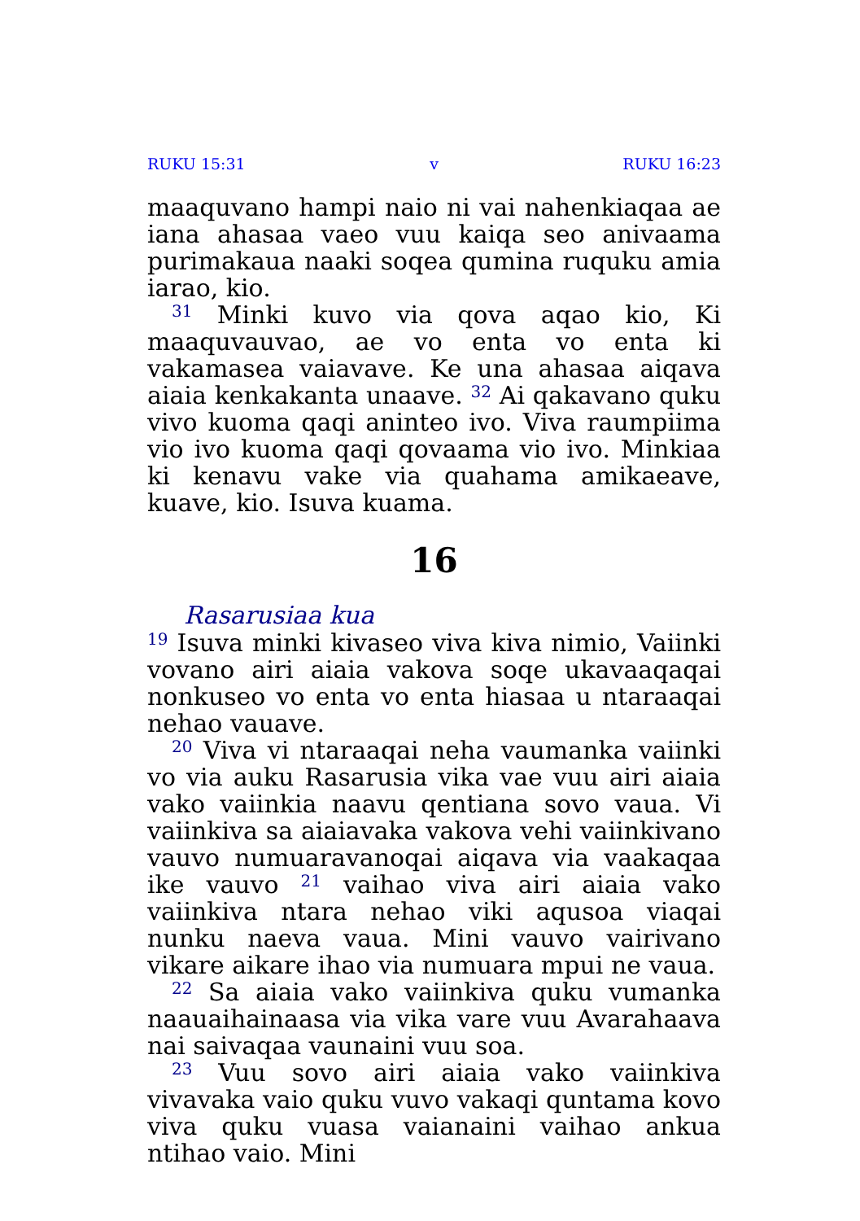RUKU 15:31 v RUKU 16:23
maaquvano hampi naio ni vai nahenkiaqaa ae iana ahasaa vaeo vuu kaiqa seo anivaama puri­makaua naaki soqea qumina ruquku amia iarao, kio.
<sup>31</sup> Minki kuvo via qova aqao kio, Ki maaquvau­vao, ae vo enta vo enta ki vakamasea vaiavave. Ke una ahasaa aiqava aiaia kenkakanta unaave. <sup>32</sup> Ai qakavano quku vivo kuoma qaqi aninteo ivo. Viva raumpiima vio ivo kuoma qaqi qovaama vio ivo. Minkiaa ki kenavu vake via quahama amikaeave, kuave, kio. Isuva kuama.
16
Rasarusiaa kua
<sup>19</sup> Isuva minki kivaseo viva kiva nimio, Vai­inki vovano airi aiaia vakova soqe ukavaaqaqai nonkuseo vo enta vo enta hiasaa u ntaraaqai ne­hao vauave.
<sup>20</sup> Viva vi ntaraaqai neha vaumanka vaiinki vo via auku Rasarusia vika vae vuu airi aiaia vako vaiinkia naavu qentiana sovo vaua. Vi vaiinkiva sa aiaiavaka vakova vehi vaiinkivano vauvo nu­muaravanoqai aiqava via vaakaqaa ike vauvo <sup>21</sup> vaihao viva airi aiaia vako vaiinkiva ntara ne­hao viki aqusoa viaqai nunku naeva vaua. Mini vauvo vairivano vikare aikare ihao via numuara mpui ne vaua.
<sup>22</sup> Sa aiaia vako vaiinkiva quku vumanka naauaihainaasa via vika vare vuu Avarahaava nai saivaqaa vaunaini vuu soa.
<sup>23</sup> Vuu sovo airi aiaia vako vaiinkiva vivavaka vaio quku vuvo vakaqi quntama kovo viva quku vuasa vaianaini vaihao ankua ntihao vaio. Mini